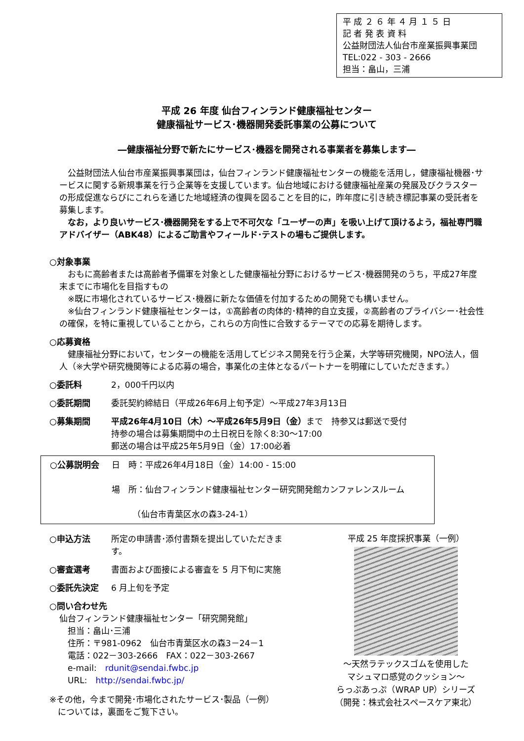平 成 ２ ６ 年 ４ 月 １ ５ 日
記 者 発 表 資 料
公益財団法人仙台市産業振興事業団
TEL:022 - 303 - 2666
担当：畠山，三浦
平成 26 年度 仙台フィンランド健康福祉センター
健康福祉サービス･機器開発委託事業の公募について
―健康福祉分野で新たにサービス･機器を開発される事業者を募集します―
　公益財団法人仙台市産業振興事業団は，仙台フィンランド健康福祉センターの機能を活用し，健康福祉機器･サービスに関する新規事業を行う企業等を支援しています。仙台地域における健康福祉産業の発展及びクラスターの形成促進ならびにこれらを通じた地域経済の復興を図ることを目的に，昨年度に引き続き標記事業の受託者を募集します。
　なお，より良いサービス･機器開発をする上で不可欠な「ユーザーの声」を吸い上げて頂けるよう，福祉専門職アドバイザー（ABK48）によるご助言やフィールド･テストの場もご提供します。
○対象事業
　おもに高齢者または高齢者予備軍を対象とした健康福祉分野におけるサービス･機器開発のうち，平成27年度末までに市場化を目指すもの
　※既に市場化されているサービス･機器に新たな価値を付加するための開発でも構いません。
　※仙台フィンランド健康福祉センターは，①高齢者の肉体的･精神的自立支援，②高齢者のプライバシー･社会性の確保，を特に重視していることから，これらの方向性に合致するテーマでの応募を期待します。
○応募資格
　健康福祉分野において，センターの機能を活用してビジネス開発を行う企業，大学等研究機関，NPO法人，個人（※大学や研究機関等による応募の場合，事業化の主体となるパートナーを明確にしていただきます。）
○委託料 2，000千円以内
○委託期間 委託契約締結日（平成26年6月上旬予定）～平成27年3月13日
○募集期間 平成26年4月10日（木）～平成26年5月9日（金）まで　持参又は郵送で受付
持参の場合は募集期間中の土日祝日を除く8:30～17:00
郵送の場合は平成25年5月9日（金）17:00必着
○公募説明会 日　時：平成26年4月18日（金）14:00 - 15:00
場　所：仙台フィンランド健康福祉センター研究開発館カンファレンスルーム
　　　（仙台市青葉区水の森3-24-1）
○申込方法 所定の申請書･添付書類を提出していただきます。
○審査選考 書面および面接による審査を 5 月下旬に実施
○委託先決定 6 月上旬を予定
○問い合わせ先
仙台フィンランド健康福祉センター「研究開発館」
　担当：畠山･三浦
　住所：〒981-0962　仙台市青葉区水の森3－24－1
　電話：022－303-2666　FAX：022－303-2667
　e-mail:　rdunit@sendai.fwbc.jp
　URL:　http://sendai.fwbc.jp/
※その他，今まで開発･市場化されたサービス･製品（一例）
　については，裏面をご覧下さい。
平成 25 年度採択事業（一例）
～天然ラテックスゴムを使用した
マシュマロ感覚のクッション～
らっぷあっぷ（WRAP UP）シリーズ
（開発：株式会社スペースケア東北）